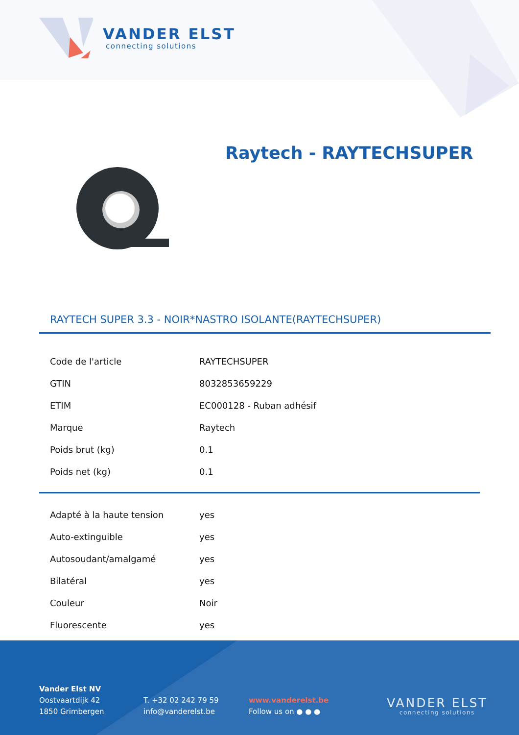VANDER ELST
connecting solutions
Raytech - RAYTECHSUPER
RAYTECH SUPER 3.3 - NOIR*NASTRO ISOLANTE(RAYTECHSUPER)
| Code de l'article | RAYTECHSUPER |
| GTIN | 8032853659229 |
| ETIM | EC000128 - Ruban adhésif |
| Marque | Raytech |
| Poids brut (kg) | 0.1 |
| Poids net (kg) | 0.1 |
| Adapté à la haute tension | yes |
| Auto-extinguible | yes |
| Autosoudant/amalgamé | yes |
| Bilatéral | yes |
| Couleur | Noir |
| Fluorescente | yes |
Vander Elst NV
Oostvaartdijk 42
1850 Grimbergen
T. +32 02 242 79 59
info@vanderelst.be
www.vanderelst.be
Follow us on ● ● ●
VANDER ELST
connecting solutions